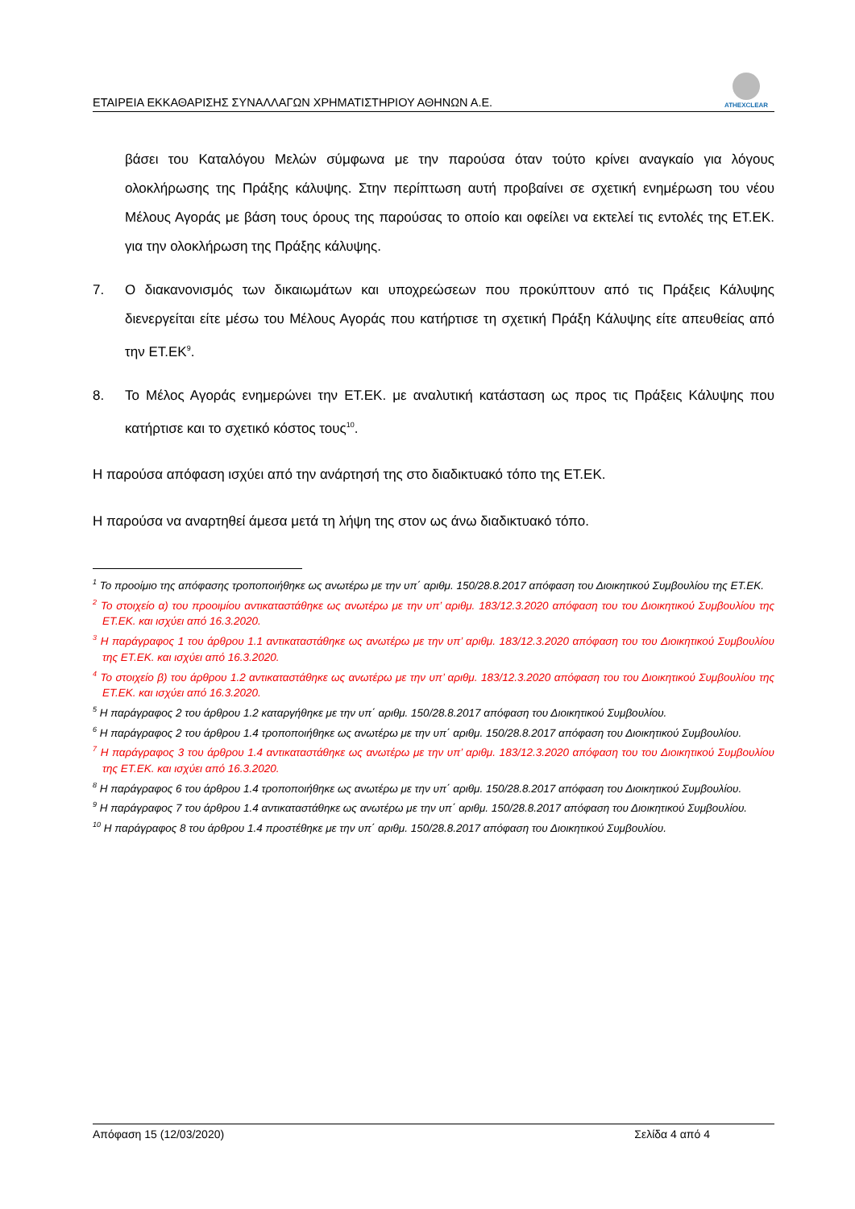ΕΤΑΙΡΕΙΑ ΕΚΚΑΘΑΡΙΣΗΣ ΣΥΝΑΛΛΑΓΩΝ ΧΡΗΜΑΤΙΣΤΗΡΙΟΥ ΑΘΗΝΩΝ Α.Ε.
ATHEXCLEAR
βάσει του Καταλόγου Μελών σύμφωνα με την παρούσα όταν τούτο κρίνει αναγκαίο για λόγους ολοκλήρωσης της Πράξης κάλυψης. Στην περίπτωση αυτή προβαίνει σε σχετική ενημέρωση του νέου Μέλους Αγοράς με βάση τους όρους της παρούσας το οποίο και οφείλει να εκτελεί τις εντολές της ΕΤ.ΕΚ. για την ολοκλήρωση της Πράξης κάλυψης.
7. Ο διακανονισμός των δικαιωμάτων και υποχρεώσεων που προκύπτουν από τις Πράξεις Κάλυψης διενεργείται είτε μέσω του Μέλους Αγοράς που κατήρτισε τη σχετική Πράξη Κάλυψης είτε απευθείας από την ΕΤ.ΕΚ<sup>9</sup>.
8. Το Μέλος Αγοράς ενημερώνει την ΕΤ.ΕΚ. με αναλυτική κατάσταση ως προς τις Πράξεις Κάλυψης που κατήρτισε και το σχετικό κόστος τους<sup>10</sup>.
Η παρούσα απόφαση ισχύει από την ανάρτησή της στο διαδικτυακό τόπο της ΕΤ.ΕΚ.
Η παρούσα να αναρτηθεί άμεσα μετά τη λήψη της στον ως άνω διαδικτυακό τόπο.
<sup>1</sup> Το προοίμιο της απόφασης τροποποιήθηκε ως ανωτέρω με την υπ΄ αριθμ. 150/28.8.2017 απόφαση του Διοικητικού Συμβουλίου της ΕΤ.ΕΚ.
<sup>2</sup> Το στοιχείο α) του προοιμίου αντικαταστάθηκε ως ανωτέρω με την υπ’ αριθμ. 183/12.3.2020 απόφαση του του Διοικητικού Συμβουλίου της ΕΤ.ΕΚ. και ισχύει από 16.3.2020.
<sup>3</sup> Η παράγραφος 1 του άρθρου 1.1 αντικαταστάθηκε ως ανωτέρω με την υπ’ αριθμ. 183/12.3.2020 απόφαση του του Διοικητικού Συμβουλίου της ΕΤ.ΕΚ. και ισχύει από 16.3.2020.
<sup>4</sup> Το στοιχείο β) του άρθρου 1.2 αντικαταστάθηκε ως ανωτέρω με την υπ’ αριθμ. 183/12.3.2020 απόφαση του του Διοικητικού Συμβουλίου της ΕΤ.ΕΚ. και ισχύει από 16.3.2020.
<sup>5</sup> Η παράγραφος 2 του άρθρου 1.2 καταργήθηκε με την υπ΄ αριθμ. 150/28.8.2017 απόφαση του Διοικητικού Συμβουλίου.
<sup>6</sup> Η παράγραφος 2 του άρθρου 1.4 τροποποιήθηκε ως ανωτέρω με την υπ΄ αριθμ. 150/28.8.2017 απόφαση του Διοικητικού Συμβουλίου.
<sup>7</sup> Η παράγραφος 3 του άρθρου 1.4 αντικαταστάθηκε ως ανωτέρω με την υπ’ αριθμ. 183/12.3.2020 απόφαση του του Διοικητικού Συμβουλίου της ΕΤ.ΕΚ. και ισχύει από 16.3.2020.
<sup>8</sup> Η παράγραφος 6 του άρθρου 1.4 τροποποιήθηκε ως ανωτέρω με την υπ΄ αριθμ. 150/28.8.2017 απόφαση του Διοικητικού Συμβουλίου.
<sup>9</sup> Η παράγραφος 7 του άρθρου 1.4 αντικαταστάθηκε ως ανωτέρω με την υπ΄ αριθμ. 150/28.8.2017 απόφαση του Διοικητικού Συμβουλίου.
<sup>10</sup> Η παράγραφος 8 του άρθρου 1.4 προστέθηκε με την υπ΄ αριθμ. 150/28.8.2017 απόφαση του Διοικητικού Συμβουλίου.
Απόφαση 15 (12/03/2020) Σελίδα 4 από 4